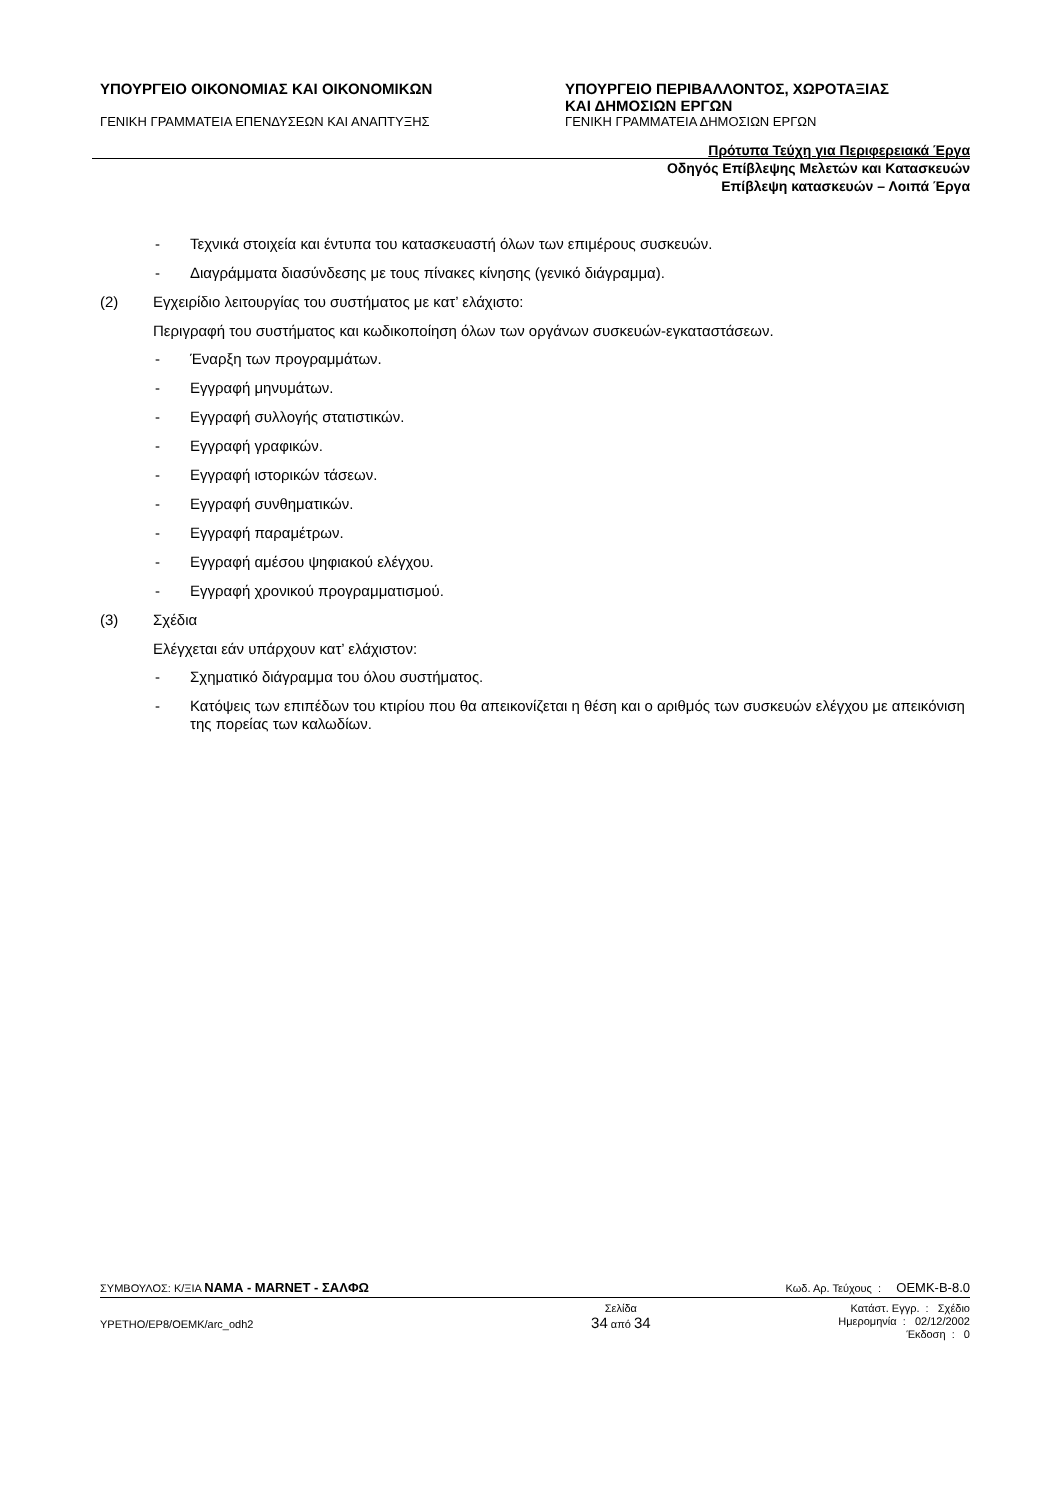ΥΠΟΥΡΓΕΙΟ ΟΙΚΟΝΟΜΙΑΣ ΚΑΙ ΟΙΚΟΝΟΜΙΚΩΝ ΥΠΟΥΡΓΕΙΟ ΠΕΡΙΒΑΛΛΟΝΤΟΣ, ΧΩΡΟΤΑΞΙΑΣ
ΚΑΙ ΔΗΜΟΣΙΩΝ ΕΡΓΩΝ
ΓΕΝΙΚΗ ΓΡΑΜΜΑΤΕΙΑ ΕΠΕΝΔΥΣΕΩΝ ΚΑΙ ΑΝΑΠΤΥΞΗΣ ΓΕΝΙΚΗ ΓΡΑΜΜΑΤΕΙΑ ΔΗΜΟΣΙΩΝ ΕΡΓΩΝ
Πρότυπα Τεύχη για Περιφερειακά Έργα
Οδηγός Επίβλεψης Μελετών και Κατασκευών
Επίβλεψη κατασκευών – Λοιπά Έργα
- Τεχνικά στοιχεία και έντυπα του κατασκευαστή όλων των επιμέρους συσκευών.
- Διαγράμματα διασύνδεσης με τους πίνακες κίνησης (γενικό διάγραμμα).
(2) Εγχειρίδιο λειτουργίας του συστήματος με κατ’ ελάχιστο:
Περιγραφή του συστήματος και κωδικοποίηση όλων των οργάνων συσκευών-εγκαταστάσεων.
- Έναρξη των προγραμμάτων.
- Εγγραφή μηνυμάτων.
- Εγγραφή συλλογής στατιστικών.
- Εγγραφή γραφικών.
- Εγγραφή ιστορικών τάσεων.
- Εγγραφή συνθηματικών.
- Εγγραφή παραμέτρων.
- Εγγραφή αμέσου ψηφιακού ελέγχου.
- Εγγραφή χρονικού προγραμματισμού.
(3) Σχέδια
Ελέγχεται εάν υπάρχουν κατ’ ελάχιστον:
- Σχηματικό διάγραμμα του όλου συστήματος.
- Κατόψεις των επιπέδων του κτιρίου που θα απεικονίζεται η θέση και ο αριθμός των συσκευών ελέγχου με απεικόνιση της πορείας των καλωδίων.
ΣΥΜΒΟΥΛΟΣ: Κ/ΞΙΑ ΝΑΜΑ - MARNET - ΣΑΛΦΩ Κωδ. Αρ. Τεύχους : OEMK-B-8.0
YPETHO/EP8/OEMK/arc_odh2 Σελίδα
34 από 34 Κατάστ. Εγγρ. : Σχέδιο
Ημερομηνία : 02/12/2002
Έκδοση : 0